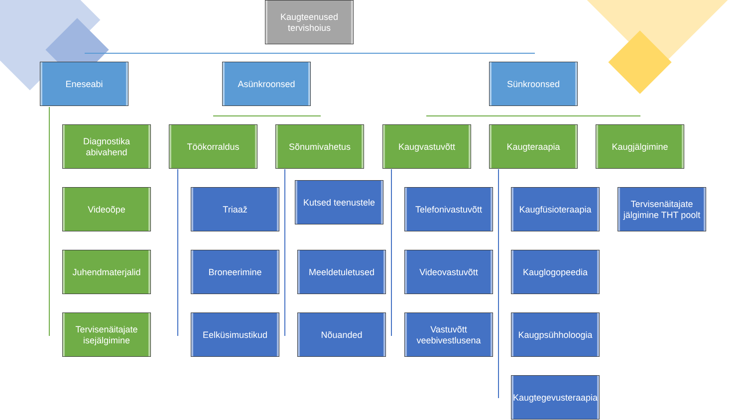Kaugteenused tervishoius
Eneseabi Asünkroonsed Sünkroonsed
Diagnostika abivahend
Videoõpe
Juhendmaterjalid
Tervisenäitajate isejälgimine
Töökorraldus
Triaaž
Broneerimine
Eelküsimustikud
Sõnumivahetus
Kutsed teenustele
Meeldetuletused
Nõuanded
Kaugvastuvõtt
Telefonivastuvõtt
Videovastuvõtt
Vastuvõtt veebivestlusena
Kaugteraapia
Kaugfüsioteraapia
Kauglogopeedia
Kaugpsühholoogia
Kaugtegevusteraapia
Kaugjälgimine
Tervisenäitajate jälgimine THT poolt